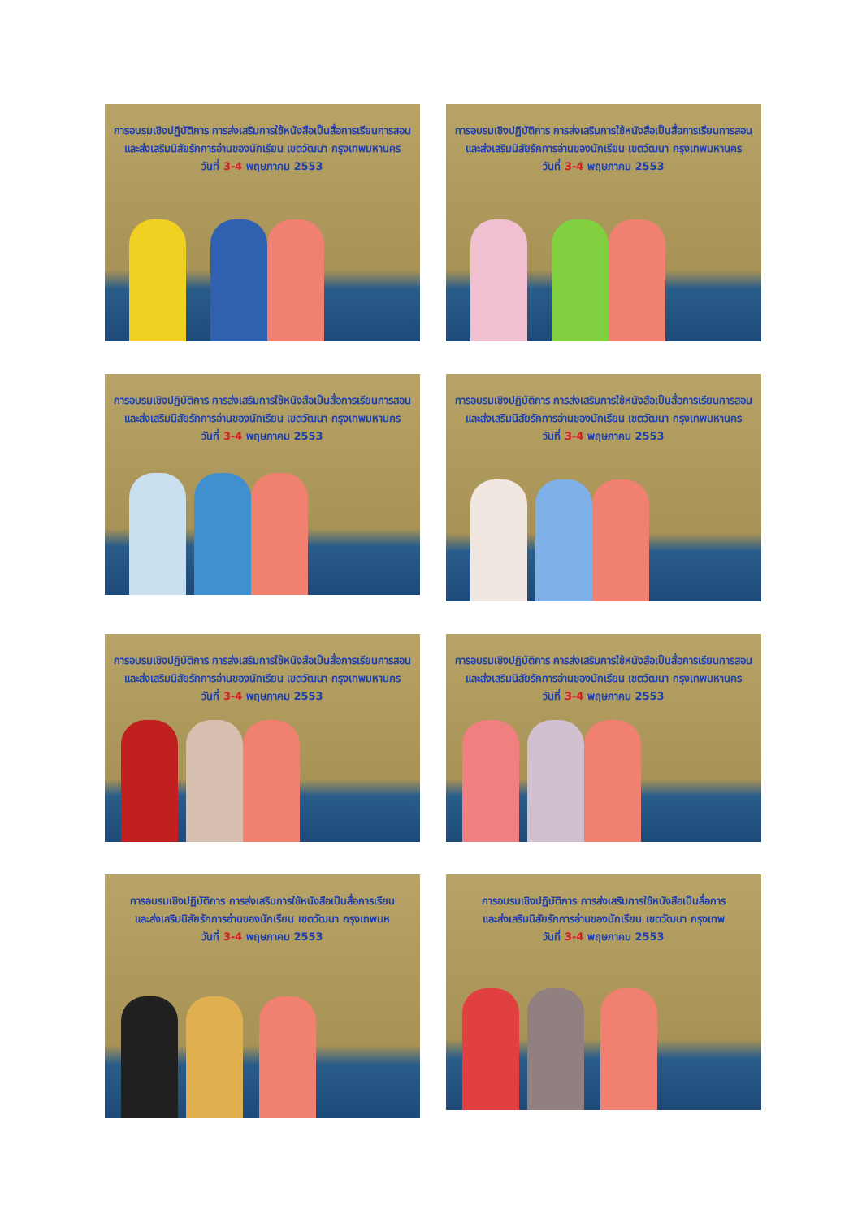การอบรมเชิงปฏิบัติการ การส่งเสริมการใช้หนังสือเป็นสื่อการเรียนการสอน
และส่งเสริมนิสัยรักการอ่านของนักเรียน เขตวัฒนา กรุงเทพมหานคร
วันที่ 3-4 พฤษภาคม 2553
การอบรมเชิงปฏิบัติการ การส่งเสริมการใช้หนังสือเป็นสื่อการเรียนการสอน
และส่งเสริมนิสัยรักการอ่านของนักเรียน เขตวัฒนา กรุงเทพมหานคร
วันที่ 3-4 พฤษภาคม 2553
การอบรมเชิงปฏิบัติการ การส่งเสริมการใช้หนังสือเป็นสื่อการเรียนการสอน
และส่งเสริมนิสัยรักการอ่านของนักเรียน เขตวัฒนา กรุงเทพมหานคร
วันที่ 3-4 พฤษภาคม 2553
การอบรมเชิงปฏิบัติการ การส่งเสริมการใช้หนังสือเป็นสื่อการเรียนการสอน
และส่งเสริมนิสัยรักการอ่านของนักเรียน เขตวัฒนา กรุงเทพมหานคร
วันที่ 3-4 พฤษภาคม 2553
การอบรมเชิงปฏิบัติการ การส่งเสริมการใช้หนังสือเป็นสื่อการเรียนการสอน
และส่งเสริมนิสัยรักการอ่านของนักเรียน เขตวัฒนา กรุงเทพมหานคร
วันที่ 3-4 พฤษภาคม 2553
การอบรมเชิงปฏิบัติการ การส่งเสริมการใช้หนังสือเป็นสื่อการเรียนการสอน
และส่งเสริมนิสัยรักการอ่านของนักเรียน เขตวัฒนา กรุงเทพมหานคร
วันที่ 3-4 พฤษภาคม 2553
การอบรมเชิงปฏิบัติการ การส่งเสริมการใช้หนังสือเป็นสื่อการเรียน
และส่งเสริมนิสัยรักการอ่านของนักเรียน เขตวัฒนา กรุงเทพมห
วันที่ 3-4 พฤษภาคม 2553
การอบรมเชิงปฏิบัติการ การส่งเสริมการใช้หนังสือเป็นสื่อการ
และส่งเสริมนิสัยรักการอ่านของนักเรียน เขตวัฒนา กรุงเทพ
วันที่ 3-4 พฤษภาคม 2553